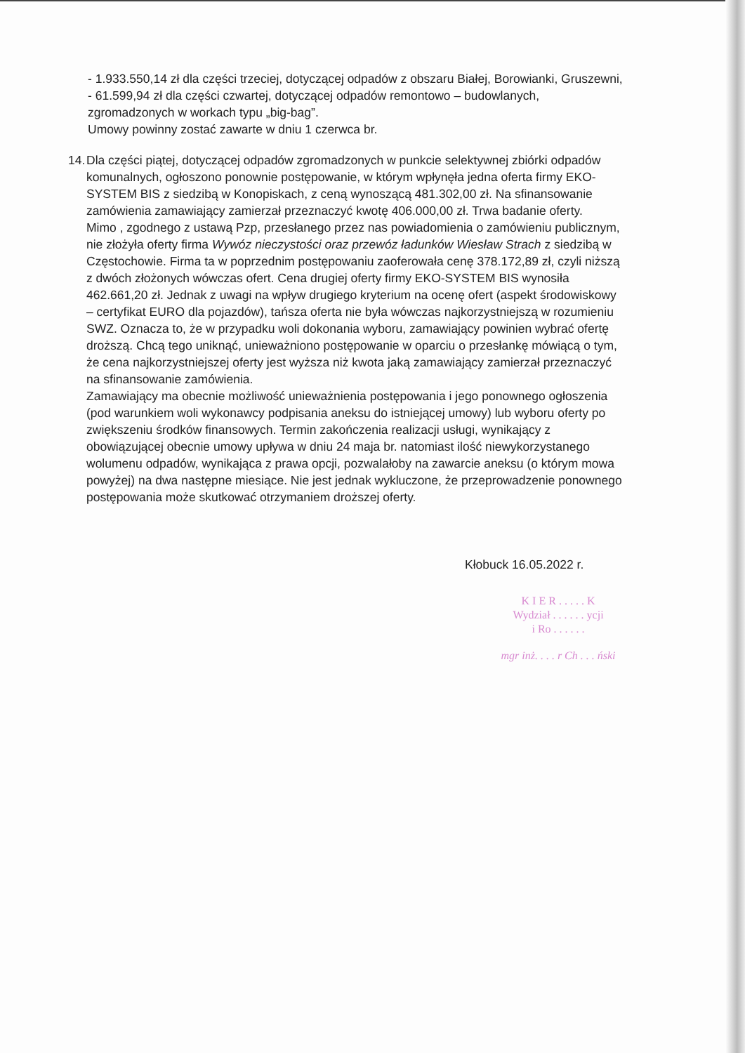- 1.933.550,14 zł dla części trzeciej, dotyczącej odpadów z obszaru Białej, Borowianki, Gruszewni,
- 61.599,94 zł dla części czwartej, dotyczącej odpadów remontowo – budowlanych, zgromadzonych w workach typu „big-bag”.
Umowy powinny zostać zawarte w dniu 1 czerwca br.
14.
Dla części piątej, dotyczącej odpadów zgromadzonych w punkcie selektywnej zbiórki odpadów komunalnych, ogłoszono ponownie postępowanie, w którym wpłynęła jedna oferta firmy EKO-SYSTEM BIS z siedzibą w Konopiskach, z ceną wynoszącą 481.302,00 zł. Na sfinansowanie zamówienia zamawiający zamierzał przeznaczyć kwotę 406.000,00 zł. Trwa badanie oferty.
Mimo , zgodnego z ustawą Pzp, przesłanego przez nas powiadomienia o zamówieniu publicznym, nie złożyła oferty firma Wywóz nieczystości oraz przewóz ładunków Wiesław Strach z siedzibą w Częstochowie. Firma ta w poprzednim postępowaniu zaoferowała cenę 378.172,89 zł, czyli niższą z dwóch złożonych wówczas ofert. Cena drugiej oferty firmy EKO-SYSTEM BIS wynosiła 462.661,20 zł. Jednak z uwagi na wpływ drugiego kryterium na ocenę ofert (aspekt środowiskowy – certyfikat EURO dla pojazdów), tańsza oferta nie była wówczas najkorzystniejszą w rozumieniu SWZ. Oznacza to, że w przypadku woli dokonania wyboru, zamawiający powinien wybrać ofertę droższą. Chcą tego uniknąć, unieważniono postępowanie w oparciu o przesłankę mówiącą o tym, że cena najkorzystniejszej oferty jest wyższa niż kwota jaką zamawiający zamierzał przeznaczyć na sfinansowanie zamówienia.
Zamawiający ma obecnie możliwość unieważnienia postępowania i jego ponownego ogłoszenia (pod warunkiem woli wykonawcy podpisania aneksu do istniejącej umowy) lub wyboru oferty po zwiększeniu środków finansowych. Termin zakończenia realizacji usługi, wynikający z obowiązującej obecnie umowy upływa w dniu 24 maja br. natomiast ilość niewykorzystanego wolumenu odpadów, wynikająca z prawa opcji, pozwalałoby na zawarcie aneksu (o którym mowa powyżej) na dwa następne miesiące. Nie jest jednak wykluczone, że przeprowadzenie ponownego postępowania może skutkować otrzymaniem droższej oferty.
Kłobuck 16.05.2022 r.
K I E R . . . . . K
Wydział . . . . . . ycji
i Ro . . . . . .
mgr inż. . . . r Ch . . . ński